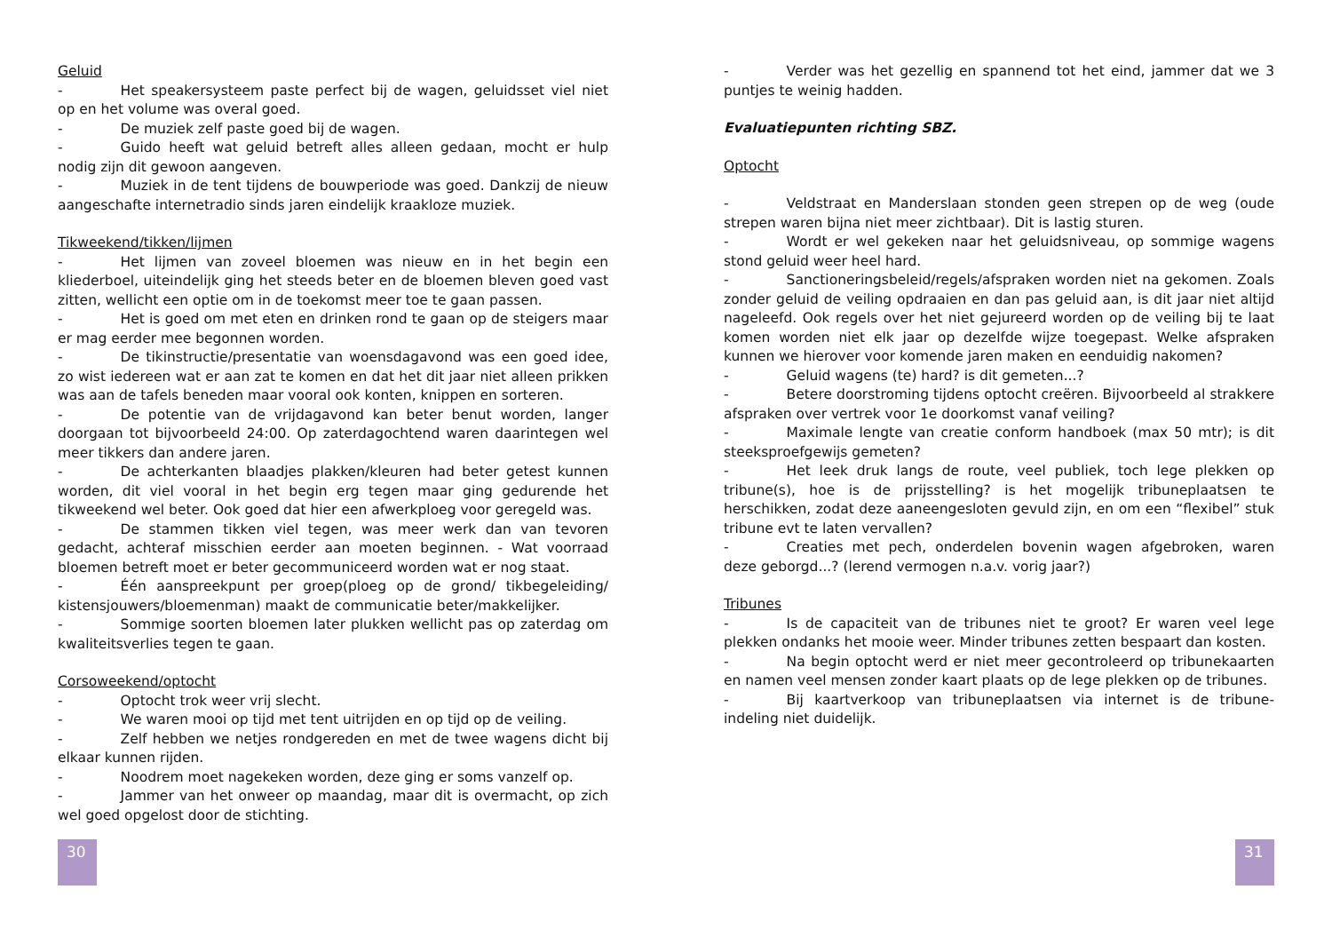Geluid
- Het speakersysteem paste perfect bij de wagen, geluidsset viel niet op en het volume was overal goed.
- De muziek zelf paste goed bij de wagen.
- Guido heeft wat geluid betreft alles alleen gedaan, mocht er hulp nodig zijn dit gewoon aangeven.
- Muziek in de tent tijdens de bouwperiode was goed. Dankzij de nieuw aangeschafte internetradio sinds jaren eindelijk kraakloze muziek.
Tikweekend/tikken/lijmen
- Het lijmen van zoveel bloemen was nieuw en in het begin een kliederboel, uiteindelijk ging het steeds beter en de bloemen bleven goed vast zitten, wellicht een optie om in de toekomst meer toe te gaan passen.
- Het is goed om met eten en drinken rond te gaan op de steigers maar er mag eerder mee begonnen worden.
- De tikinstructie/presentatie van woensdagavond was een goed idee, zo wist iedereen wat er aan zat te komen en dat het dit jaar niet alleen prikken was aan de tafels beneden maar vooral ook konten, knippen en sorteren.
- De potentie van de vrijdagavond kan beter benut worden, langer doorgaan tot bijvoorbeeld 24:00. Op zaterdagochtend waren daarintegen wel meer tikkers dan andere jaren.
- De achterkanten blaadjes plakken/kleuren had beter getest kunnen worden, dit viel vooral in het begin erg tegen maar ging gedurende het tikweekend wel beter. Ook goed dat hier een afwerkploeg voor geregeld was.
- De stammen tikken viel tegen, was meer werk dan van tevoren gedacht, achteraf misschien eerder aan moeten beginnen. - Wat voorraad bloemen betreft moet er beter gecommuniceerd worden wat er nog staat.
- Één aanspreekpunt per groep(ploeg op de grond/ tikbegeleiding/ kistensjouwers/bloemenman) maakt de communicatie beter/makkelijker.
- Sommige soorten bloemen later plukken wellicht pas op zaterdag om kwaliteitsverlies tegen te gaan.
Corsoweekend/optocht
- Optocht trok weer vrij slecht.
- We waren mooi op tijd met tent uitrijden en op tijd op de veiling.
- Zelf hebben we netjes rondgereden en met de twee wagens dicht bij elkaar kunnen rijden.
- Noodrem moet nagekeken worden, deze ging er soms vanzelf op.
- Jammer van het onweer op maandag, maar dit is overmacht, op zich wel goed opgelost door de stichting.
- Verder was het gezellig en spannend tot het eind, jammer dat we 3 puntjes te weinig hadden.
Evaluatiepunten richting SBZ.
Optocht
- Veldstraat en Manderslaan stonden geen strepen op de weg (oude strepen waren bijna niet meer zichtbaar). Dit is lastig sturen.
- Wordt er wel gekeken naar het geluidsniveau, op sommige wagens stond geluid weer heel hard.
- Sanctioneringsbeleid/regels/afspraken worden niet na gekomen. Zoals zonder geluid de veiling opdraaien en dan pas geluid aan, is dit jaar niet altijd nageleefd. Ook regels over het niet gejureerd worden op de veiling bij te laat komen worden niet elk jaar op dezelfde wijze toegepast. Welke afspraken kunnen we hierover voor komende jaren maken en eenduidig nakomen?
- Geluid wagens (te) hard? is dit gemeten...?
- Betere doorstroming tijdens optocht creëren. Bijvoorbeeld al strakkere afspraken over vertrek voor 1e doorkomst vanaf veiling?
- Maximale lengte van creatie conform handboek (max 50 mtr); is dit steeksproefgewijs gemeten?
- Het leek druk langs de route, veel publiek, toch lege plekken op tribune(s), hoe is de prijsstelling? is het mogelijk tribuneplaatsen te herschikken, zodat deze aaneengesloten gevuld zijn, en om een “flexibel” stuk tribune evt te laten vervallen?
- Creaties met pech, onderdelen bovenin wagen afgebroken, waren deze geborgd...? (lerend vermogen n.a.v. vorig jaar?)
Tribunes
- Is de capaciteit van de tribunes niet te groot? Er waren veel lege plekken ondanks het mooie weer. Minder tribunes zetten bespaart dan kosten.
- Na begin optocht werd er niet meer gecontroleerd op tribunekaarten en namen veel mensen zonder kaart plaats op de lege plekken op de tribunes.
- Bij kaartverkoop van tribuneplaatsen via internet is de tribune-indeling niet duidelijk.
30 31